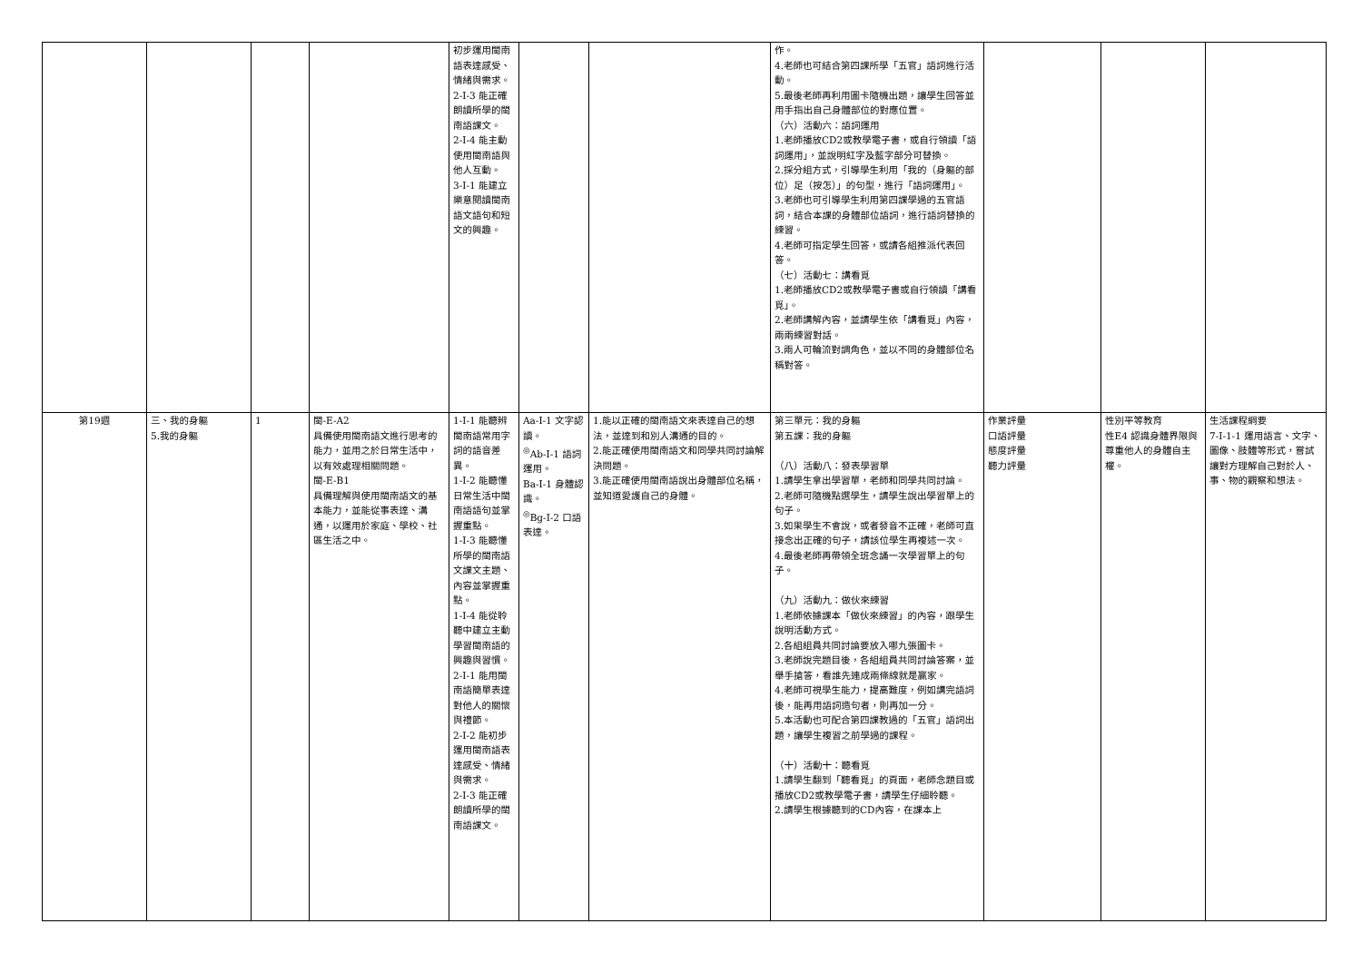| | | | | 初步運用閩南語表達感受、情緒與需求。 2-Ⅰ-3 能正確朗讀所學的閩南語課文。 2-Ⅰ-4 能主動使用閩南語與他人互動。 3-Ⅰ-1 能建立樂意閱讀閩南語文語句和短文的興趣。 | | | 作。 4.老師也可結合第四課所學「五官」語詞進行活動。 5.最後老師再利用圖卡隨機出題，讓學生回答並用手指出自己身體部位的對應位置。 （六）活動六：語詞運用 1.老師播放CD2或教學電子書，或自行領讀「語詞運用」，並說明紅字及藍字部分可替換。 2.採分組方式，引導學生利用「我的（身軀的部位）足（按怎）」的句型，進行「語詞運用」。 3.老師也可引導學生利用第四課學過的五官語詞，結合本課的身體部位語詞，進行語詞替換的練習。 4.老師可指定學生回答，或請各組推派代表回答。 （七）活動七：講看覓 1.老師播放CD2或教學電子書或自行領讀「講看覓」。 2.老師講解內容，並請學生依「講看覓」內容，兩兩練習對話。 3.兩人可輪流對調角色，並以不同的身體部位名稱對答。 | | | |
| 第19週 | 三、我的身軀 5.我的身軀 | 1 | 閩-E-A2 具備使用閩南語文進行思考的能力，並用之於日常生活中，以有效處理相關問題。 閩-E-B1 具備理解與使用閩南語文的基本能力，並能從事表達、溝通，以運用於家庭、學校、社區生活之中。 | 1-Ⅰ-1 能聽辨閩南語常用字詞的語音差異。 1-Ⅰ-2 能聽懂日常生活中閩南語語句並掌握重點。 1-Ⅰ-3 能聽懂所學的閩南語文課文主題、內容並掌握重點。 1-Ⅰ-4 能從聆聽中建立主動學習閩南語的興趣與習慣。 2-Ⅰ-1 能用閩南語簡單表達對他人的關懷與禮節。 2-Ⅰ-2 能初步運用閩南語表達感受、情緒與需求。 2-Ⅰ-3 能正確朗讀所學的閩南語課文。 | Aa-Ⅰ-1 文字認讀。 <sup>◎</sup>Ab-Ⅰ-1 語詞運用。 Ba-Ⅰ-1 身體認識。 <sup>◎</sup>Bg-Ⅰ-2 口語表達。 | 1.能以正確的閩南語文來表達自己的想法，並達到和別人溝通的目的。 2.能正確使用閩南語文和同學共同討論解決問題。 3.能正確使用閩南語說出身體部位名稱，並知道愛護自己的身體。 | 第三單元：我的身軀 第五課：我的身軀 （八）活動八：發表學習單 1.請學生拿出學習單，老師和同學共同討論。 2.老師可隨機點選學生，請學生說出學習單上的句子。 3.如果學生不會說，或者發音不正確，老師可直接念出正確的句子，請該位學生再複述一次。 4.最後老師再帶領全班念誦一次學習單上的句子。 （九）活動九：做伙來練習 1.老師依據課本「做伙來練習」的內容，跟學生說明活動方式。 2.各組組員共同討論要放入哪九張圖卡。 3.老師說完題目後，各組組員共同討論答案，並舉手搶答，看誰先連成兩條線就是贏家。 4.老師可視學生能力，提高難度，例如講完語詞後，能再用語詞造句者，則再加一分。 5.本活動也可配合第四課教過的「五官」語詞出題，讓學生複習之前學過的課程。 （十）活動十：聽看覓 1.請學生翻到「聽看覓」的頁面，老師念題目或播放CD2或教學電子書，請學生仔細聆聽。 2.請學生根據聽到的CD內容，在課本上 | 作業評量 口語評量 態度評量 聽力評量 | 性別平等教育 性E4 認識身體界限與尊重他人的身體自主權。 | 生活課程綱要 7-I-1-1 運用語言、文字、圖像、肢體等形式，嘗試讓對方理解自己對於人、事、物的觀察和想法。 |